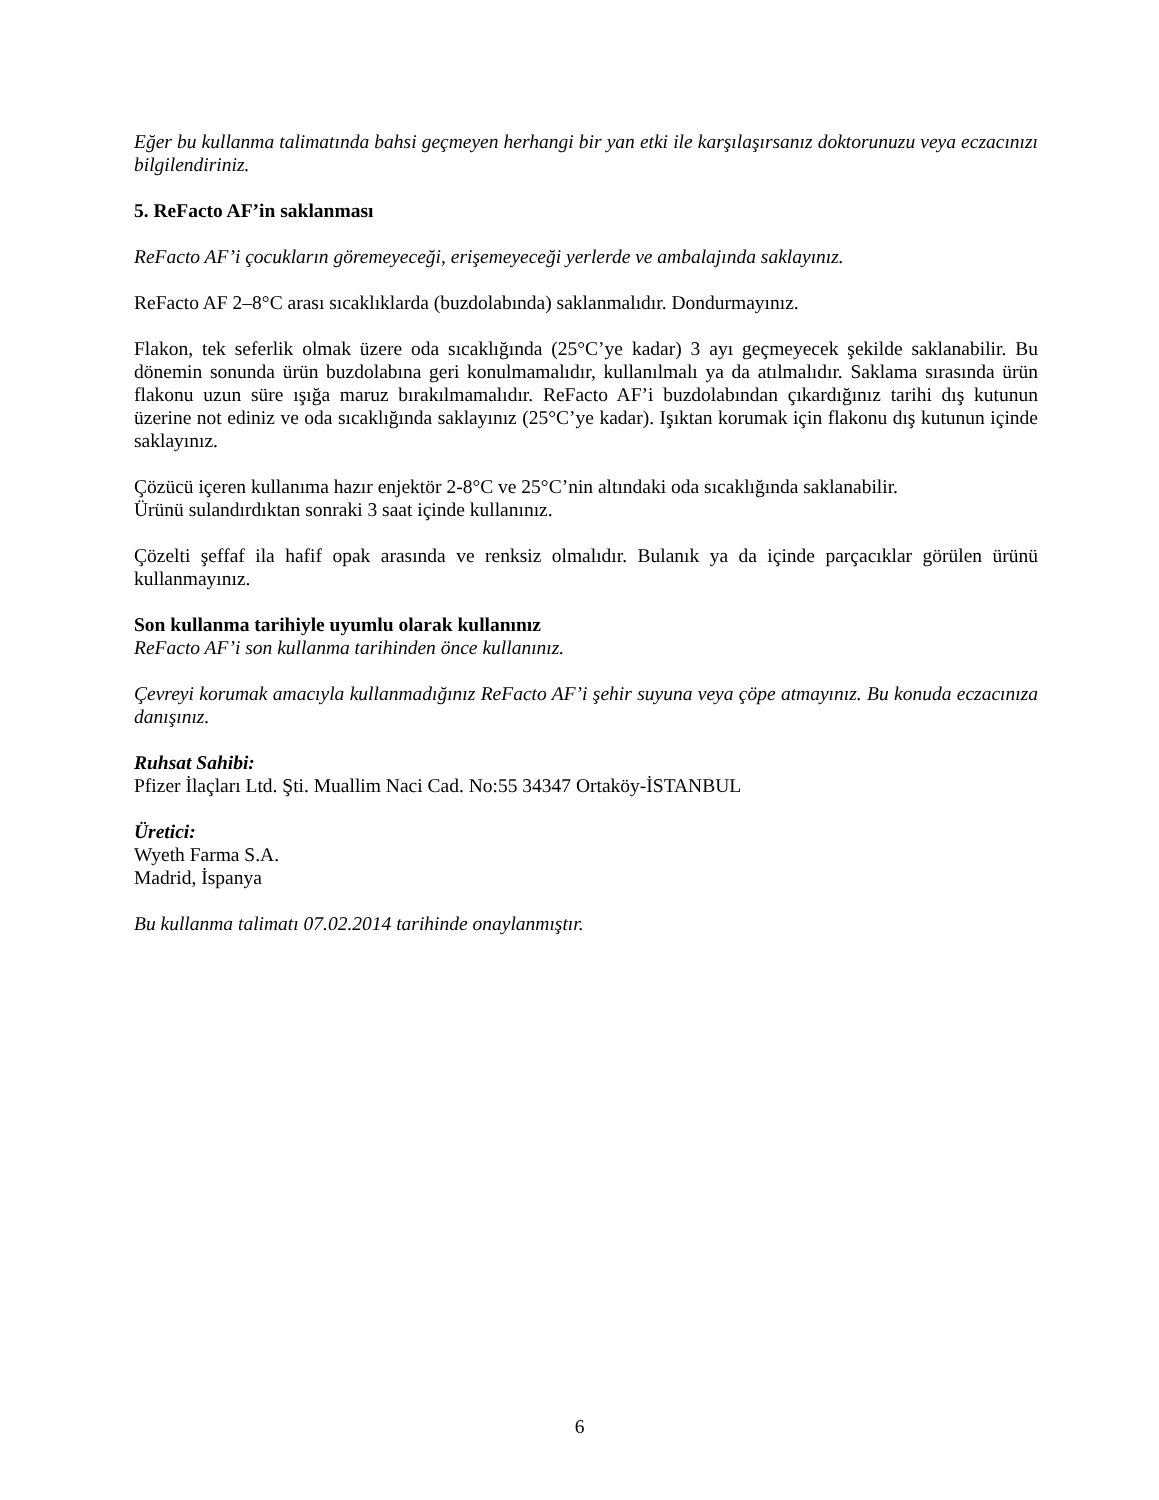Eğer bu kullanma talimatında bahsi geçmeyen herhangi bir yan etki ile karşılaşırsanız doktorunuzu veya eczacınızı bilgilendiriniz.
5. ReFacto AF’in saklanması
ReFacto AF’i çocukların göremeyeceği, erişemeyeceği yerlerde ve ambalajında saklayınız.
ReFacto AF 2–8°C arası sıcaklıklarda (buzdolabında) saklanmalıdır. Dondurmayınız.
Flakon, tek seferlik olmak üzere oda sıcaklığında (25°C’ye kadar) 3 ayı geçmeyecek şekilde saklanabilir. Bu dönemin sonunda ürün buzdolabına geri konulmamalıdır, kullanılmalı ya da atılmalıdır. Saklama sırasında ürün flakonu uzun süre ışığa maruz bırakılmamalıdır. ReFacto AF’i buzdolabından çıkardığınız tarihi dış kutunun üzerine not ediniz ve oda sıcaklığında saklayınız (25°C’ye kadar). Işıktan korumak için flakonu dış kutunun içinde saklayınız.
Çözücü içeren kullanıma hazır enjektör 2-8°C ve 25°C’nin altındaki oda sıcaklığında saklanabilir.
Ürünü sulandırdıktan sonraki 3 saat içinde kullanınız.
Çözelti şeffaf ila hafif opak arasında ve renksiz olmalıdır. Bulanık ya da içinde parçacıklar görülen ürünü kullanmayınız.
Son kullanma tarihiyle uyumlu olarak kullanınız
ReFacto AF’i son kullanma tarihinden önce kullanınız.
Çevreyi korumak amacıyla kullanmadığınız ReFacto AF’i şehir suyuna veya çöpe atmayınız. Bu konuda eczacınıza danışınız.
Ruhsat Sahibi:
Pfizer İlaçları Ltd. Şti. Muallim Naci Cad. No:55 34347 Ortaköy-İSTANBUL
Üretici:
Wyeth Farma S.A.
Madrid, İspanya
Bu kullanma talimatı 07.02.2014 tarihinde onaylanmıştır.
6